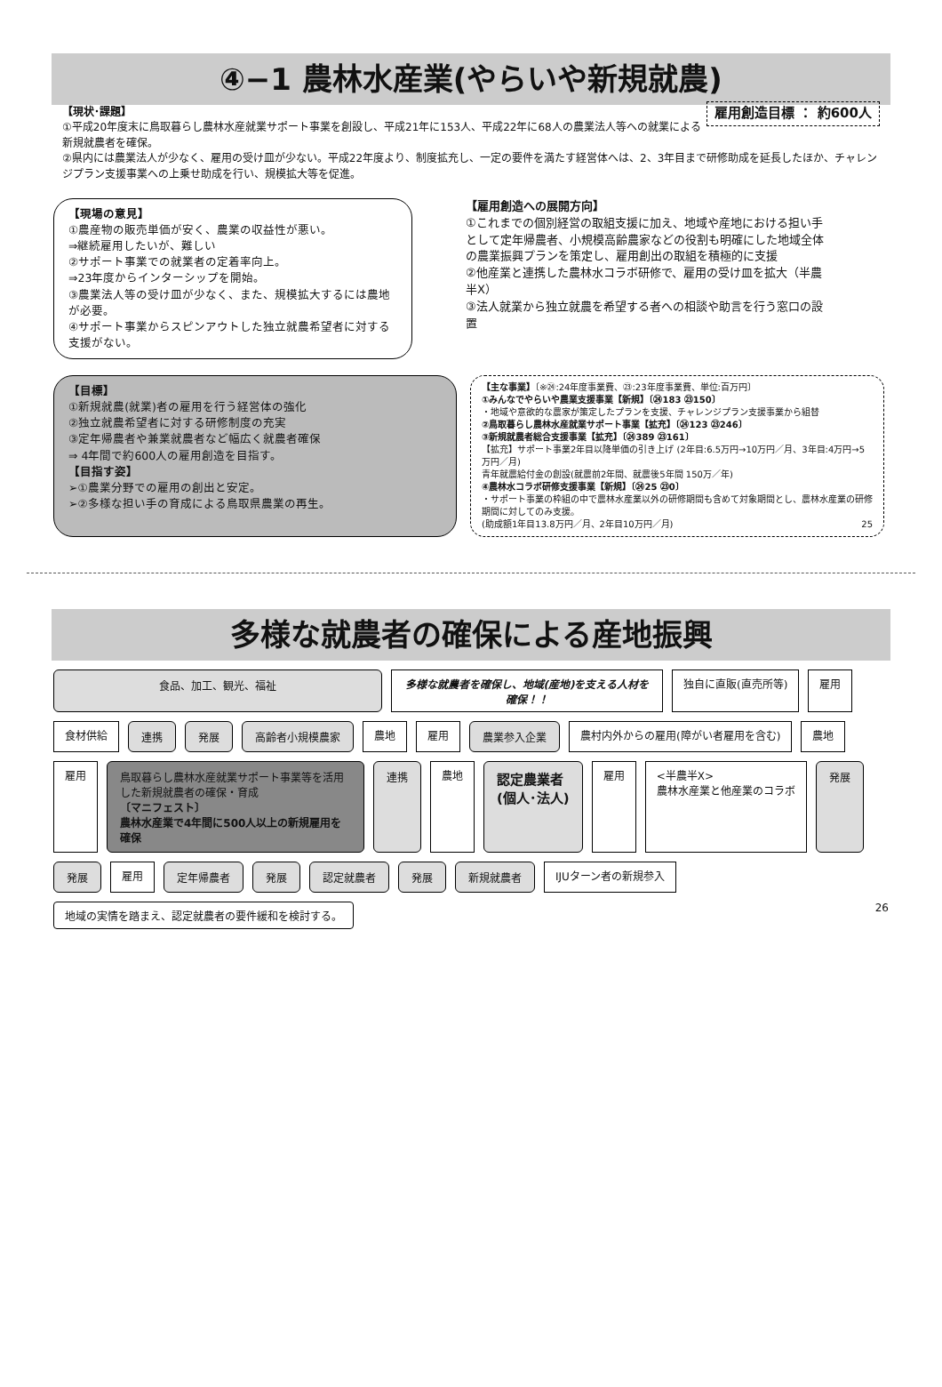④−1 農林水産業(やらいや新規就農)
雇用創造目標 ： 約600人 【現状･課題】
①平成20年度末に鳥取暮らし農林水産就業サポート事業を創設し、平成21年に153人、平成22年に68人の農業法人等への就業による新規就農者を確保。
②県内には農業法人が少なく、雇用の受け皿が少ない。平成22年度より、制度拡充し、一定の要件を満たす経営体へは、2、3年目まで研修助成を延長したほか、チャレンジプラン支援事業への上乗せ助成を行い、規模拡大等を促進。
【現場の意見】
①農産物の販売単価が安く、農業の収益性が悪い。
⇒継続雇用したいが、難しい
②サポート事業での就業者の定着率向上。
⇒23年度からインターシップを開始。
③農業法人等の受け皿が少なく、また、規模拡大するには農地が必要。
④サポート事業からスピンアウトした独立就農希望者に対する支援がない。
【雇用創造への展開方向】
①これまでの個別経営の取組支援に加え、地域や産地における担い手として定年帰農者、小規模高齢農家などの役割も明確にした地域全体の農業振興プランを策定し、雇用創出の取組を積極的に支援
②他産業と連携した農林水コラボ研修で、雇用の受け皿を拡大（半農半X）
③法人就業から独立就農を希望する者への相談や助言を行う窓口の設置
【目標】
①新規就農(就業)者の雇用を行う経営体の強化
②独立就農希望者に対する研修制度の充実
③定年帰農者や兼業就農者など幅広く就農者確保
⇒ 4年間で約600人の雇用創造を目指す。
【目指す姿】
➢①農業分野での雇用の創出と安定。
➢②多様な担い手の育成による鳥取県農業の再生。
【主な事業】〔※㉔:24年度事業費、㉓:23年度事業費、単位:百万円〕
①みんなでやらいや農業支援事業【新規】〔㉔183 ㉓150〕
・地域や意欲的な農家が策定したプランを支援、チャレンジプラン支援事業から組替
②鳥取暮らし農林水産就業サポート事業【拡充】〔㉔123 ㉓246〕
③新規就農者総合支援事業【拡充】〔㉔389 ㉓161〕
【拡充】サポート事業2年目以降単価の引き上げ (2年目:6.5万円→10万円／月、3年目:4万円→5万円／月)
青年就農給付金の創設(就農前2年間、就農後5年間 150万／年)
④農林水コラボ研修支援事業【新規】〔㉔25 ㉓0〕
・サポート事業の枠組の中で農林水産業以外の研修期間も含めて対象期間とし、農林水産業の研修期間に対してのみ支援。
(助成額1年目13.8万円／月、2年目10万円／月) 25
多様な就農者の確保による産地振興
食品、加工、観光、福祉
多様な就農者を確保し、地域(産地)を支える人材を確保！！
独自に直販(直売所等)
雇用
食材供給
連携
発展
高齢者小規模農家
農地
雇用
農業参入企業
農村内外からの雇用(障がい者雇用を含む)
農地
雇用
鳥取暮らし農林水産就業サポート事業等を活用した新規就農者の確保・育成
〔マニフェスト〕
農林水産業で4年間に500人以上の新規雇用を確保
連携
農地
認定農業者
(個人･法人)
雇用
<半農半X>
農林水産業と他産業のコラボ
発展
発展
雇用
定年帰農者
発展
認定就農者
発展
新規就農者
IJUターン者の新規参入
地域の実情を踏まえ、認定就農者の要件緩和を検討する。
26